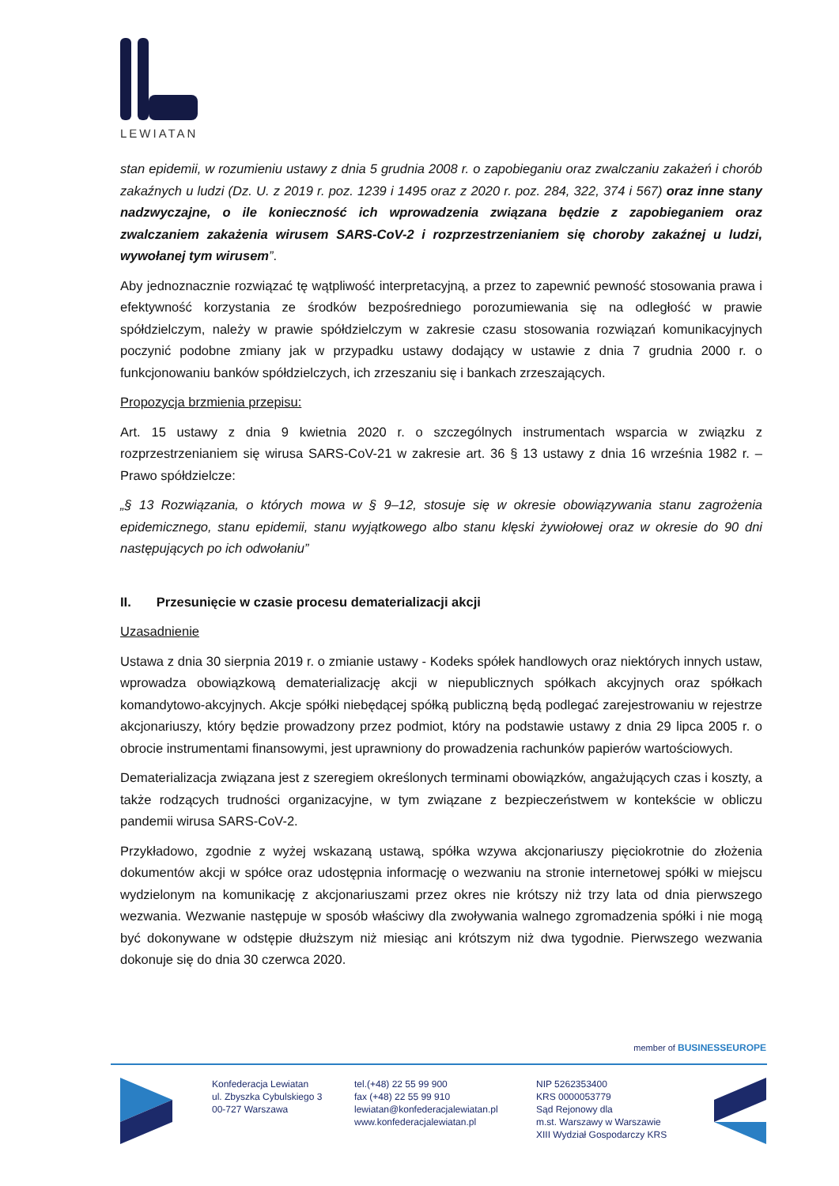LEWIATAN
stan epidemii, w rozumieniu ustawy z dnia 5 grudnia 2008 r. o zapobieganiu oraz zwalczaniu zakażeń i chorób zakaźnych u ludzi (Dz. U. z 2019 r. poz. 1239 i 1495 oraz z 2020 r. poz. 284, 322, 374 i 567) oraz inne stany nadzwyczajne, o ile konieczność ich wprowadzenia związana będzie z zapobieganiem oraz zwalczaniem zakażenia wirusem SARS-CoV-2 i rozprzestrzenianiem się choroby zakaźnej u ludzi, wywołanej tym wirusem”.
Aby jednoznacznie rozwiązać tę wątpliwość interpretacyjną, a przez to zapewnić pewność stosowania prawa i efektywność korzystania ze środków bezpośredniego porozumiewania się na odległość w prawie spółdzielczym, należy w prawie spółdzielczym w zakresie czasu stosowania rozwiązań komunikacyjnych poczynić podobne zmiany jak w przypadku ustawy dodający w ustawie z dnia 7 grudnia 2000 r. o funkcjonowaniu banków spółdzielczych, ich zrzeszaniu się i bankach zrzeszających.
Propozycja brzmienia przepisu:
Art. 15 ustawy z dnia 9 kwietnia 2020 r. o szczególnych instrumentach wsparcia w związku z rozprzestrzenianiem się wirusa SARS-CoV-21 w zakresie art. 36 § 13 ustawy z dnia 16 września 1982 r. – Prawo spółdzielcze:
„§ 13 Rozwiązania, o których mowa w § 9–12, stosuje się w okresie obowiązywania stanu zagrożenia epidemicznego, stanu epidemii, stanu wyjątkowego albo stanu klęski żywiołowej oraz w okresie do 90 dni następujących po ich odwołaniu”
II. Przesunięcie w czasie procesu dematerializacji akcji
Uzasadnienie
Ustawa z dnia 30 sierpnia 2019 r. o zmianie ustawy - Kodeks spółek handlowych oraz niektórych innych ustaw, wprowadza obowiązkową dematerializację akcji w niepublicznych spółkach akcyjnych oraz spółkach komandytowo-akcyjnych. Akcje spółki niebędącej spółką publiczną będą podlegać zarejestrowaniu w rejestrze akcjonariuszy, który będzie prowadzony przez podmiot, który na podstawie ustawy z dnia 29 lipca 2005 r. o obrocie instrumentami finansowymi, jest uprawniony do prowadzenia rachunków papierów wartościowych.
Dematerializacja związana jest z szeregiem określonych terminami obowiązków, angażujących czas i koszty, a także rodzących trudności organizacyjne, w tym związane z bezpieczeństwem w kontekście w obliczu pandemii wirusa SARS-CoV-2.
Przykładowo, zgodnie z wyżej wskazaną ustawą, spółka wzywa akcjonariuszy pięciokrotnie do złożenia dokumentów akcji w spółce oraz udostępnia informację o wezwaniu na stronie internetowej spółki w miejscu wydzielonym na komunikację z akcjonariuszami przez okres nie krótszy niż trzy lata od dnia pierwszego wezwania. Wezwanie następuje w sposób właściwy dla zwoływania walnego zgromadzenia spółki i nie mogą być dokonywane w odstępie dłuższym niż miesiąc ani krótszym niż dwa tygodnie. Pierwszego wezwania dokonuje się do dnia 30 czerwca 2020.
member of BUSINESSEUROPE
Konfederacja Lewiatan
ul. Zbyszka Cybulskiego 3
00-727 Warszawa
tel.(+48) 22 55 99 900
fax (+48) 22 55 99 910
lewiatan@konfederacjalewiatan.pl
www.konfederacjalewiatan.pl
NIP 5262353400
KRS 0000053779
Sąd Rejonowy dla
m.st. Warszawy w Warszawie
XIII Wydział Gospodarczy KRS